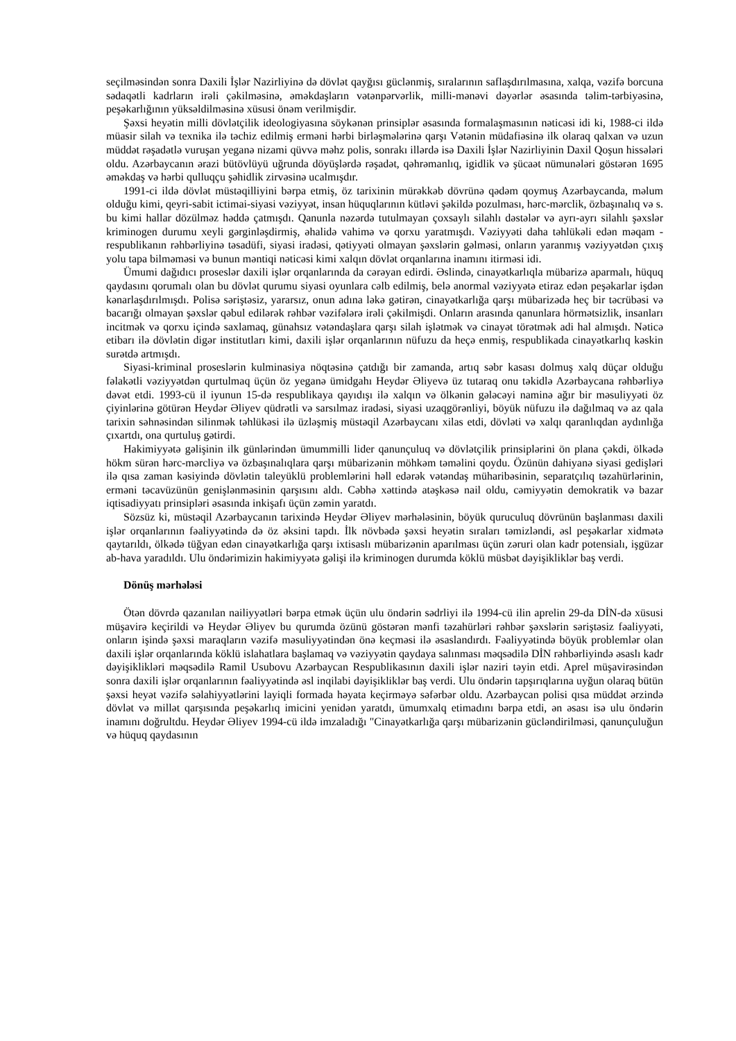seçilməsindən sonra Daxili İşlər Nazirliyinə də dövlət qayğısı güclənmiş, sıralarının saflaşdırılmasına, xalqa, vəzifə borcuna sədaqətli kadrların irəli çəkilməsinə, əməkdaşların vətənpərvərlik, milli-mənəvi dəyərlər əsasında təlim-tərbiyəsinə, peşəkarlığının yüksəldilməsinə xüsusi önəm verilmişdir.
Şəxsi heyətin milli dövlətçilik ideologiyasına söykənən prinsiplər əsasında formalaşmasının nəticəsi idi ki, 1988-ci ildə müasir silah və texnika ilə təchiz edilmiş erməni hərbi birləşmələrinə qarşı Vətənin müdafiəsinə ilk olaraq qalxan və uzun müddət rəşadətlə vuruşan yeganə nizami qüvvə məhz polis, sonrakı illərdə isə Daxili İşlər Nazirliyinin Daxil Qoşun hissələri oldu. Azərbaycanın ərazi bütövlüyü uğrunda döyüşlərdə rəşadət, qəhrəmanlıq, igidlik və şücaət nümunələri göstərən 1695 əməkdaş və hərbi qulluqçu şəhidlik zirvəsinə ucalmışdır.
1991-ci ildə dövlət müstəqilliyini bərpa etmiş, öz tarixinin mürəkkəb dövrünə qədəm qoymuş Azərbaycanda, məlum olduğu kimi, qeyri-sabit ictimai-siyasi vəziyyət, insan hüquqlarının kütləvi şəkildə pozulması, hərc-mərclik, özbaşınalıq və s. bu kimi hallar dözülməz həddə çatmışdı. Qanunla nəzərdə tutulmayan çoxsaylı silahlı dəstələr və ayrı-ayrı silahlı şəxslər kriminogen durumu xeyli gərginləşdirmiş, əhalidə vahimə və qorxu yaratmışdı. Vəziyyəti daha təhlükəli edən məqam - respublikanın rəhbərliyinə təsadüfi, siyasi iradəsi, qətiyyəti olmayan şəxslərin gəlməsi, onların yaranmış vəziyyətdən çıxış yolu tapa bilməməsi və bunun məntiqi nəticəsi kimi xalqın dövlət orqanlarına inamını itirməsi idi.
Ümumi dağıdıcı proseslər daxili işlər orqanlarında da cərəyan edirdi. Əslində, cinayətkarlıqla mübarizə aparmalı, hüquq qaydasını qorumalı olan bu dövlət qurumu siyasi oyunlara cəlb edilmiş, belə anormal vəziyyətə etiraz edən peşəkarlar işdən kənarlaşdırılmışdı. Polisə səriştəsiz, yararsız, onun adına ləkə gətirən, cinayətkarlığa qarşı mübarizədə heç bir təcrübəsi və bacarığı olmayan şəxslər qəbul edilərək rəhbər vəzifələrə irəli çəkilmişdi. Onların arasında qanunlara hörmətsizlik, insanları incitmək və qorxu içində saxlamaq, günahsız vətəndaşlara qarşı silah işlətmək və cinayət törətmək adi hal almışdı. Nəticə etibarı ilə dövlətin digər institutları kimi, daxili işlər orqanlarının nüfuzu da heçə enmiş, respublikada cinayətkarlıq kəskin surətdə artmışdı.
Siyasi-kriminal proseslərin kulminasiya nöqtəsinə çatdığı bir zamanda, artıq səbr kasası dolmuş xalq düçar olduğu fəlakətli vəziyyətdən qurtulmaq üçün öz yeganə ümidgahı Heydər Əliyevə üz tutaraq onu təkidlə Azərbaycana rəhbərliyə dəvət etdi. 1993-cü il iyunun 15-də respublikaya qayıdışı ilə xalqın və ölkənin gələcəyi naminə ağır bir məsuliyyəti öz çiyinlərinə götürən Heydər Əliyev qüdrətli və sarsılmaz iradəsi, siyasi uzaqgörənliyi, böyük nüfuzu ilə dağılmaq və az qala tarixin səhnəsindən silinmək təhlükəsi ilə üzləşmiş müstəqil Azərbaycanı xilas etdi, dövləti və xalqı qaranlıqdan aydınlığa çıxartdı, ona qurtuluş gətirdi.
Hakimiyyətə gəlişinin ilk günlərindən ümummilli lider qanunçuluq və dövlətçilik prinsiplərini ön plana çəkdi, ölkədə hökm sürən hərc-mərcliyə və özbaşınalıqlara qarşı mübarizənin möhkəm təməlini qoydu. Özünün dahiyanə siyasi gedişləri ilə qısa zaman kəsiyində dövlətin taleyüklü problemlərini həll edərək vətəndaş müharibəsinin, separatçılıq təzahürlərinin, erməni təcavüzünün genişlənməsinin qarşısını aldı. Cəbhə xəttində atəşkəsə nail oldu, cəmiyyətin demokratik və bazar iqtisadiyyatı prinsipləri əsasında inkişafı üçün zəmin yaratdı.
Sözsüz ki, müstəqil Azərbaycanın tarixində Heydər Əliyev mərhələsinin, böyük quruculuq dövrünün başlanması daxili işlər orqanlarının fəaliyyətində də öz əksini tapdı. İlk növbədə şəxsi heyətin sıraları təmizləndi, əsl peşəkarlar xidmətə qaytarıldı, ölkədə tüğyan edən cinayətkarlığa qarşı ixtisaslı mübarizənin aparılması üçün zəruri olan kadr potensialı, işgüzar ab-hava yaradıldı. Ulu öndərimizin hakimiyyətə gəlişi ilə kriminogen durumda köklü müsbət dəyişikliklər baş verdi.
Dönüş mərhələsi
Ötən dövrdə qazanılan nailiyyətləri bərpa etmək üçün ulu öndərin sədrliyi ilə 1994-cü ilin aprelin 29-da DİN-də xüsusi müşavirə keçirildi və Heydər Əliyev bu qurumda özünü göstərən mənfi təzahürləri rəhbər şəxslərin səriştəsiz fəaliyyəti, onların işində şəxsi maraqların vəzifə məsuliyyətindən önə keçməsi ilə əsaslandırdı. Fəaliyyətində böyük problemlər olan daxili işlər orqanlarında köklü islahatlara başlamaq və vəziyyətin qaydaya salınması məqsədilə DİN rəhbərliyində əsaslı kadr dəyişiklikləri məqsədilə Ramil Usubovu Azərbaycan Respublikasının daxili işlər naziri təyin etdi. Aprel müşavirəsindən sonra daxili işlər orqanlarının fəaliyyətində əsl inqilabi dəyişikliklər baş verdi. Ulu öndərin tapşırıqlarına uyğun olaraq bütün şəxsi heyət vəzifə səlahiyyətlərini layiqli formada həyata keçirməyə səfərbər oldu. Azərbaycan polisi qısa müddət ərzində dövlət və millət qarşısında peşəkarlıq imicini yenidən yaratdı, ümumxalq etimadını bərpa etdi, ən əsası isə ulu öndərin inamını doğrultdu. Heydər Əliyev 1994-cü ildə imzaladığı "Cinayətkarlığa qarşı mübarizənin gücləndirilməsi, qanunçuluğun və hüquq qaydasının